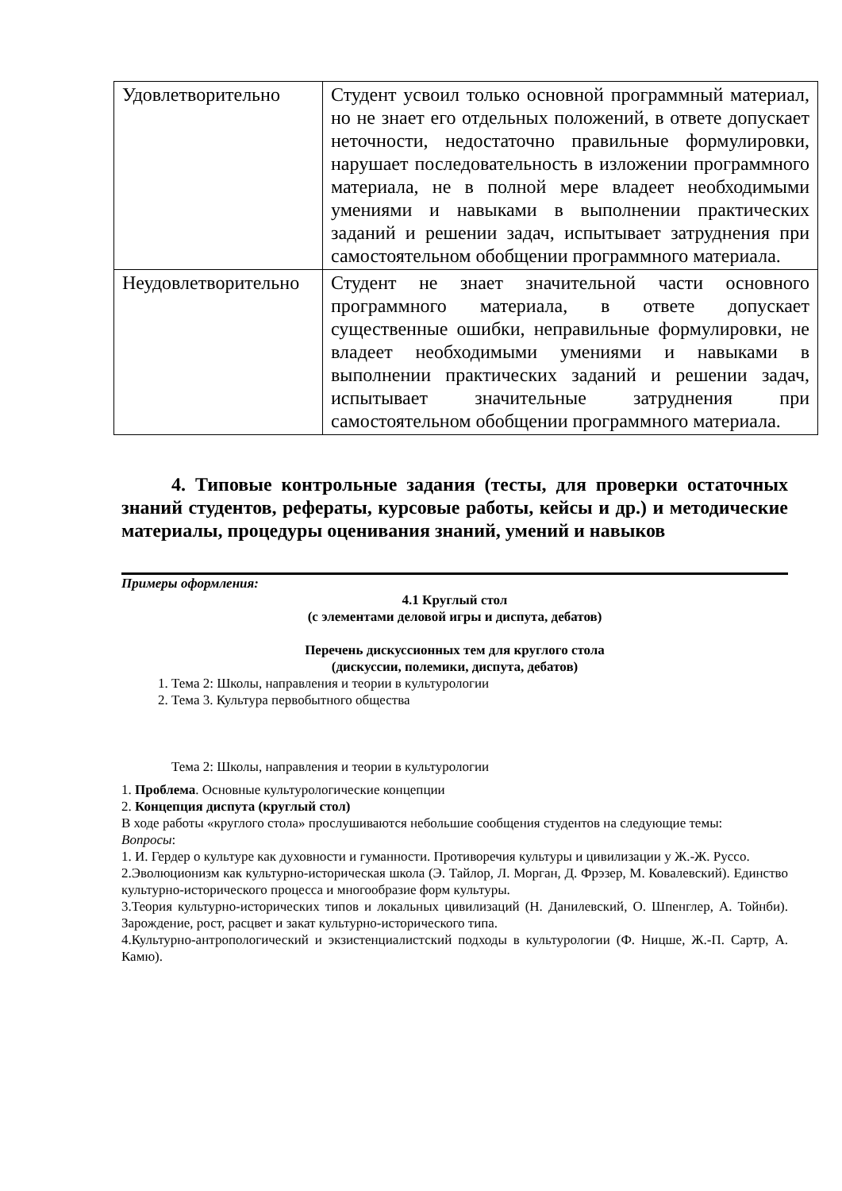| Удовлетворительно | Студент усвоил только основной программный материал, но не знает его отдельных положений, в ответе допускает неточности, недостаточно правильные формулировки, нарушает последовательность в изложении программного материала, не в полной мере владеет необходимыми умениями и навыками в выполнении практических заданий и решении задач, испытывает затруднения при самостоятельном обобщении программного материала. |
| Неудовлетворительно | Студент не знает значительной части основного программного материала, в ответе допускает существенные ошибки, неправильные формулировки, не владеет необходимыми умениями и навыками в выполнении практических заданий и решении задач, испытывает значительные затруднения при самостоятельном обобщении программного материала. |
4. Типовые контрольные задания (тесты, для проверки остаточных знаний студентов, рефераты, курсовые работы, кейсы и др.) и методические материалы, процедуры оценивания знаний, умений и навыков
Примеры оформления:
4.1 Круглый стол
(с элементами деловой игры и диспута, дебатов)
Перечень дискуссионных тем для круглого стола
(дискуссии, полемики, диспута, дебатов)
1. Тема 2: Школы, направления и теории в культурологии
2. Тема 3. Культура первобытного общества
Тема 2: Школы, направления и теории в культурологии
1. Проблема. Основные культурологические концепции
2. Концепция диспута (круглый стол)
В ходе работы «круглого стола» прослушиваются небольшие сообщения студентов на следующие темы:
Вопросы:
1. И. Гердер о культуре как духовности и гуманности. Противоречия культуры и цивилизации у Ж.-Ж. Руссо.
2.Эволюционизм как культурно-историческая школа (Э. Тайлор, Л. Морган, Д. Фрэзер, М. Ковалевский). Единство культурно-исторического процесса и многообразие форм культуры.
3.Теория культурно-исторических типов и локальных цивилизаций (Н. Данилевский, О. Шпенглер, А. Тойнби). Зарождение, рост, расцвет и закат культурно-исторического типа.
4.Культурно-антропологический и экзистенциалистский подходы в культурологии (Ф. Ницше, Ж.-П. Сартр, А. Камю).